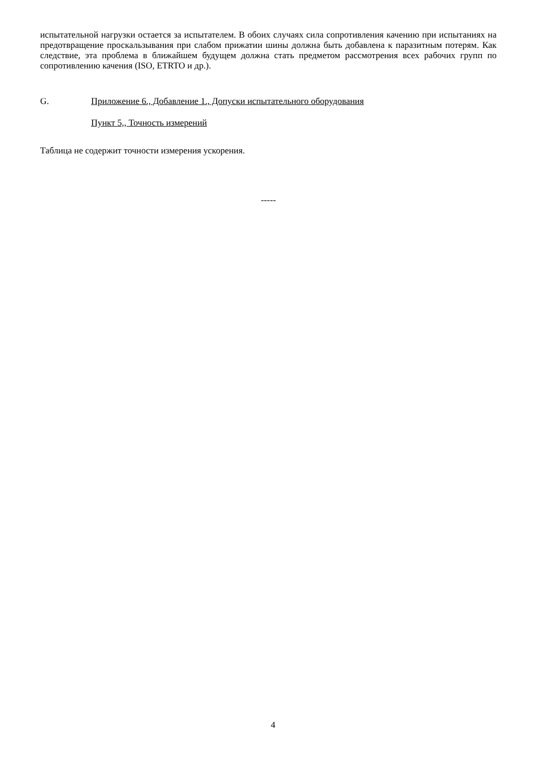испытательной нагрузки остается за испытателем. В обоих случаях сила сопротивления качению при испытаниях на предотвращение проскальзывания при слабом прижатии шины должна быть добавлена к паразитным потерям. Как следствие, эта проблема в ближайшем будущем должна стать предметом рассмотрения всех рабочих групп по сопротивлению качения (ISO, ETRTO и др.).
G. Приложение 6., Добавление 1., Допуски испытательного оборудования
Пункт 5,, Точность измерений
Таблица не содержит точности измерения ускорения.
-----
4